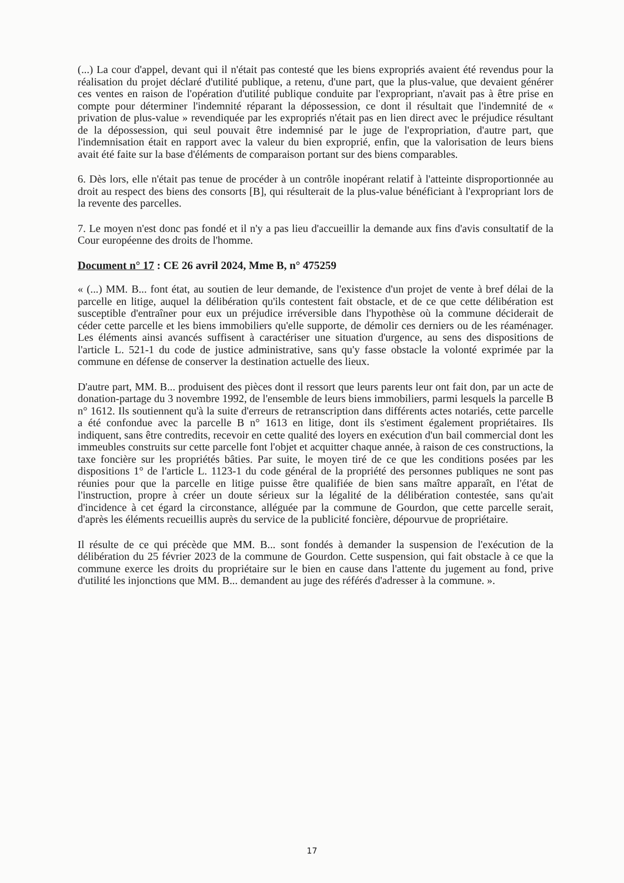(...) La cour d'appel, devant qui il n'était pas contesté que les biens expropriés avaient été revendus pour la réalisation du projet déclaré d'utilité publique, a retenu, d'une part, que la plus-value, que devaient générer ces ventes en raison de l'opération d'utilité publique conduite par l'expropriant, n'avait pas à être prise en compte pour déterminer l'indemnité réparant la dépossession, ce dont il résultait que l'indemnité de « privation de plus-value » revendiquée par les expropriés n'était pas en lien direct avec le préjudice résultant de la dépossession, qui seul pouvait être indemnisé par le juge de l'expropriation, d'autre part, que l'indemnisation était en rapport avec la valeur du bien exproprié, enfin, que la valorisation de leurs biens avait été faite sur la base d'éléments de comparaison portant sur des biens comparables.
6. Dès lors, elle n'était pas tenue de procéder à un contrôle inopérant relatif à l'atteinte disproportionnée au droit au respect des biens des consorts [B], qui résulterait de la plus-value bénéficiant à l'expropriant lors de la revente des parcelles.
7. Le moyen n'est donc pas fondé et il n'y a pas lieu d'accueillir la demande aux fins d'avis consultatif de la Cour européenne des droits de l'homme.
Document n° 17 : CE 26 avril 2024, Mme B, n° 475259
« (...) MM. B... font état, au soutien de leur demande, de l'existence d'un projet de vente à bref délai de la parcelle en litige, auquel la délibération qu'ils contestent fait obstacle, et de ce que cette délibération est susceptible d'entraîner pour eux un préjudice irréversible dans l'hypothèse où la commune déciderait de céder cette parcelle et les biens immobiliers qu'elle supporte, de démolir ces derniers ou de les réaménager. Les éléments ainsi avancés suffisent à caractériser une situation d'urgence, au sens des dispositions de l'article L. 521-1 du code de justice administrative, sans qu'y fasse obstacle la volonté exprimée par la commune en défense de conserver la destination actuelle des lieux.
D'autre part, MM. B... produisent des pièces dont il ressort que leurs parents leur ont fait don, par un acte de donation-partage du 3 novembre 1992, de l'ensemble de leurs biens immobiliers, parmi lesquels la parcelle B n° 1612. Ils soutiennent qu'à la suite d'erreurs de retranscription dans différents actes notariés, cette parcelle a été confondue avec la parcelle B n° 1613 en litige, dont ils s'estiment également propriétaires. Ils indiquent, sans être contredits, recevoir en cette qualité des loyers en exécution d'un bail commercial dont les immeubles construits sur cette parcelle font l'objet et acquitter chaque année, à raison de ces constructions, la taxe foncière sur les propriétés bâties. Par suite, le moyen tiré de ce que les conditions posées par les dispositions 1° de l'article L. 1123-1 du code général de la propriété des personnes publiques ne sont pas réunies pour que la parcelle en litige puisse être qualifiée de bien sans maître apparaît, en l'état de l'instruction, propre à créer un doute sérieux sur la légalité de la délibération contestée, sans qu'ait d'incidence à cet égard la circonstance, alléguée par la commune de Gourdon, que cette parcelle serait, d'après les éléments recueillis auprès du service de la publicité foncière, dépourvue de propriétaire.
Il résulte de ce qui précède que MM. B... sont fondés à demander la suspension de l'exécution de la délibération du 25 février 2023 de la commune de Gourdon. Cette suspension, qui fait obstacle à ce que la commune exerce les droits du propriétaire sur le bien en cause dans l'attente du jugement au fond, prive d'utilité les injonctions que MM. B... demandent au juge des référés d'adresser à la commune. ».
17